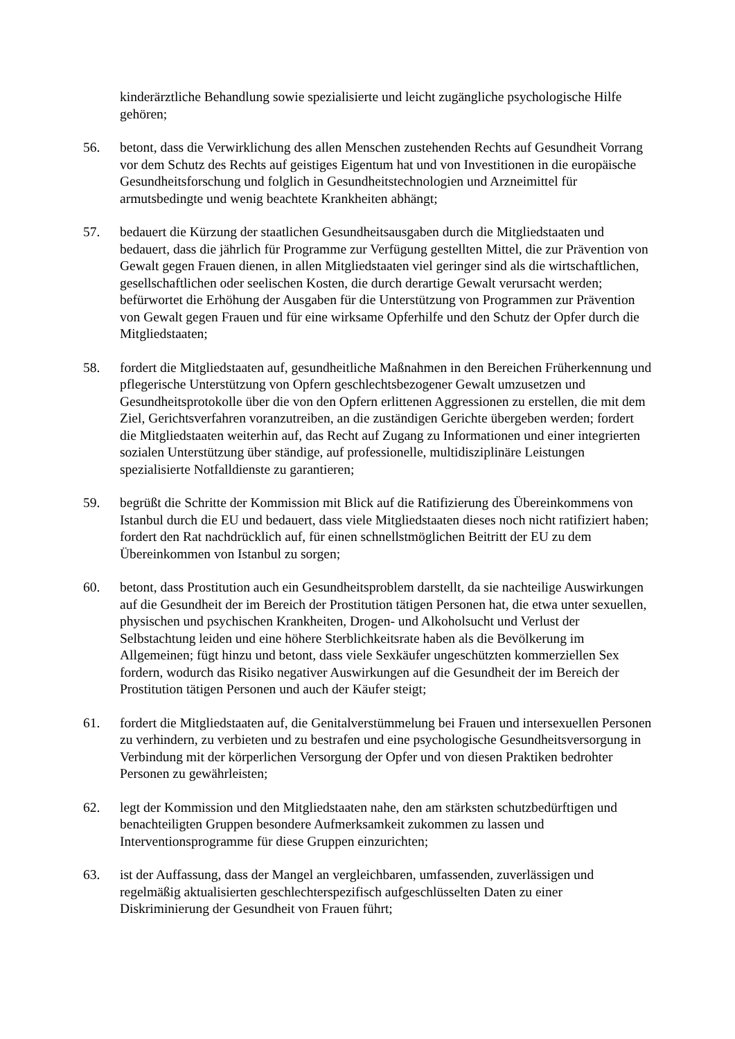kinderärztliche Behandlung sowie spezialisierte und leicht zugängliche psychologische Hilfe gehören;
56. betont, dass die Verwirklichung des allen Menschen zustehenden Rechts auf Gesundheit Vorrang vor dem Schutz des Rechts auf geistiges Eigentum hat und von Investitionen in die europäische Gesundheitsforschung und folglich in Gesundheitstechnologien und Arzneimittel für armutsbedingte und wenig beachtete Krankheiten abhängt;
57. bedauert die Kürzung der staatlichen Gesundheitsausgaben durch die Mitgliedstaaten und bedauert, dass die jährlich für Programme zur Verfügung gestellten Mittel, die zur Prävention von Gewalt gegen Frauen dienen, in allen Mitgliedstaaten viel geringer sind als die wirtschaftlichen, gesellschaftlichen oder seelischen Kosten, die durch derartige Gewalt verursacht werden; befürwortet die Erhöhung der Ausgaben für die Unterstützung von Programmen zur Prävention von Gewalt gegen Frauen und für eine wirksame Opferhilfe und den Schutz der Opfer durch die Mitgliedstaaten;
58. fordert die Mitgliedstaaten auf, gesundheitliche Maßnahmen in den Bereichen Früherkennung und pflegerische Unterstützung von Opfern geschlechtsbezogener Gewalt umzusetzen und Gesundheitsprotokolle über die von den Opfern erlittenen Aggressionen zu erstellen, die mit dem Ziel, Gerichtsverfahren voranzutreiben, an die zuständigen Gerichte übergeben werden; fordert die Mitgliedstaaten weiterhin auf, das Recht auf Zugang zu Informationen und einer integrierten sozialen Unterstützung über ständige, auf professionelle, multidisziplinäre Leistungen spezialisierte Notfalldienste zu garantieren;
59. begrüßt die Schritte der Kommission mit Blick auf die Ratifizierung des Übereinkommens von Istanbul durch die EU und bedauert, dass viele Mitgliedstaaten dieses noch nicht ratifiziert haben; fordert den Rat nachdrücklich auf, für einen schnellstmöglichen Beitritt der EU zu dem Übereinkommen von Istanbul zu sorgen;
60. betont, dass Prostitution auch ein Gesundheitsproblem darstellt, da sie nachteilige Auswirkungen auf die Gesundheit der im Bereich der Prostitution tätigen Personen hat, die etwa unter sexuellen, physischen und psychischen Krankheiten, Drogen- und Alkoholsucht und Verlust der Selbstachtung leiden und eine höhere Sterblichkeitsrate haben als die Bevölkerung im Allgemeinen; fügt hinzu und betont, dass viele Sexkäufer ungeschützten kommerziellen Sex fordern, wodurch das Risiko negativer Auswirkungen auf die Gesundheit der im Bereich der Prostitution tätigen Personen und auch der Käufer steigt;
61. fordert die Mitgliedstaaten auf, die Genitalverstümmelung bei Frauen und intersexuellen Personen zu verhindern, zu verbieten und zu bestrafen und eine psychologische Gesundheitsversorgung in Verbindung mit der körperlichen Versorgung der Opfer und von diesen Praktiken bedrohter Personen zu gewährleisten;
62. legt der Kommission und den Mitgliedstaaten nahe, den am stärksten schutzbedürftigen und benachteiligten Gruppen besondere Aufmerksamkeit zukommen zu lassen und Interventionsprogramme für diese Gruppen einzurichten;
63. ist der Auffassung, dass der Mangel an vergleichbaren, umfassenden, zuverlässigen und regelmäßig aktualisierten geschlechterspezifisch aufgeschlüsselten Daten zu einer Diskriminierung der Gesundheit von Frauen führt;